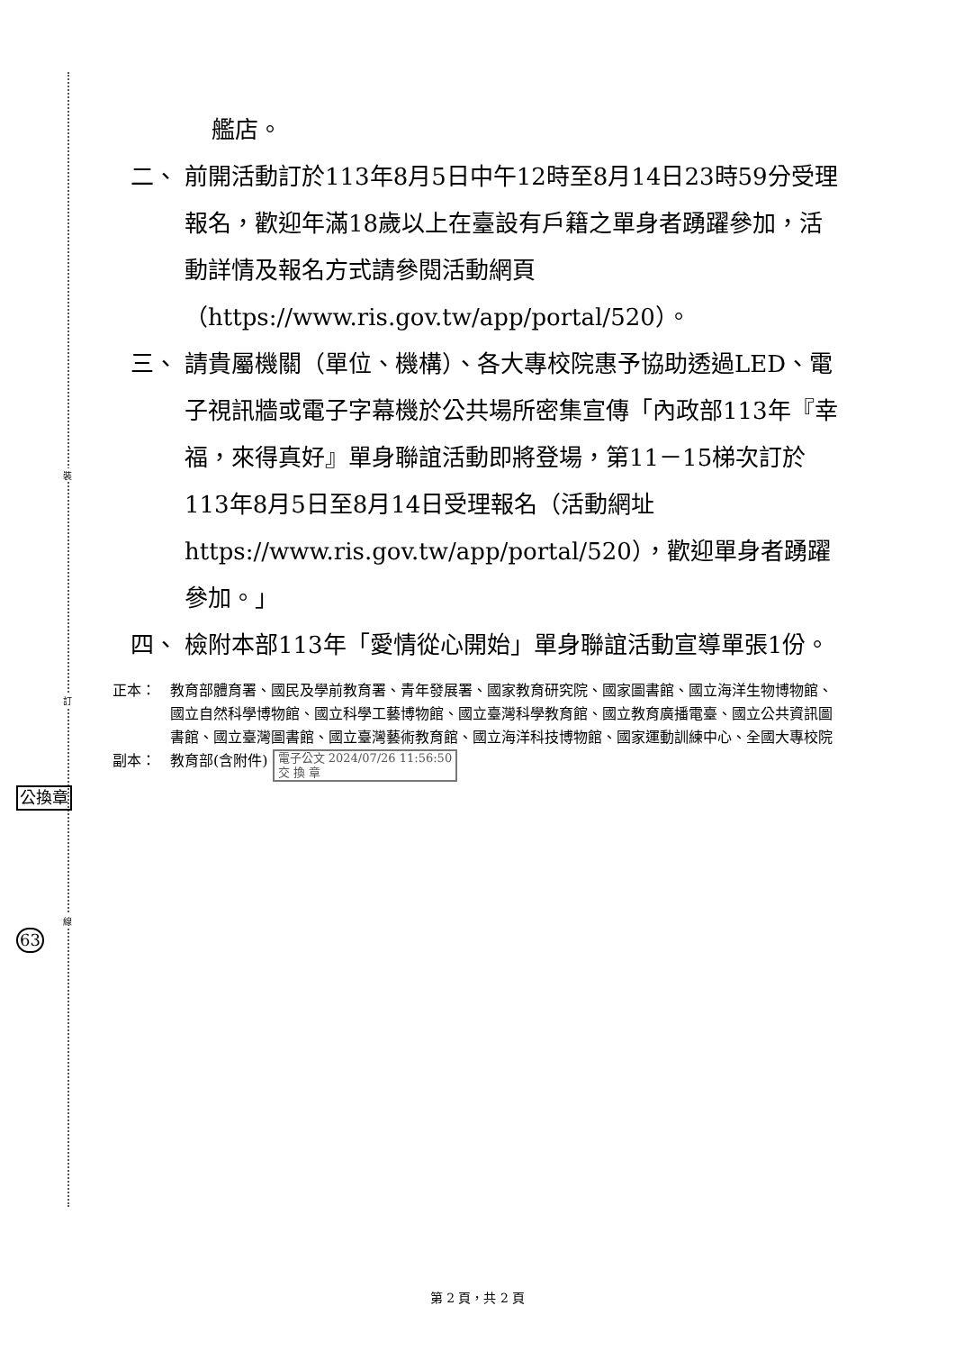裝
訂
線
公換章
63
艦店。
二、 前開活動訂於113年8月5日中午12時至8月14日23時59分受理報名，歡迎年滿18歲以上在臺設有戶籍之單身者踴躍參加，活動詳情及報名方式請參閱活動網頁（https://www.ris.gov.tw/app/portal/520）。
三、 請貴屬機關（單位、機構）、各大專校院惠予協助透過LED、電子視訊牆或電子字幕機於公共場所密集宣傳「內政部113年『幸福，來得真好』單身聯誼活動即將登場，第11－15梯次訂於113年8月5日至8月14日受理報名（活動網址https://www.ris.gov.tw/app/portal/520），歡迎單身者踴躍參加。」
四、 檢附本部113年「愛情從心開始」單身聯誼活動宣導單張1份。
正本： 教育部體育署、國民及學前教育署、青年發展署、國家教育研究院、國家圖書館、國立海洋生物博物館、國立自然科學博物館、國立科學工藝博物館、國立臺灣科學教育館、國立教育廣播電臺、國立公共資訊圖書館、國立臺灣圖書館、國立臺灣藝術教育館、國立海洋科技博物館、國家運動訓練中心、全國大專校院
副本： 教育部(含附件) 電子公文 2024/07/26 11:56:50
交 換 章
第 2 頁，共 2 頁